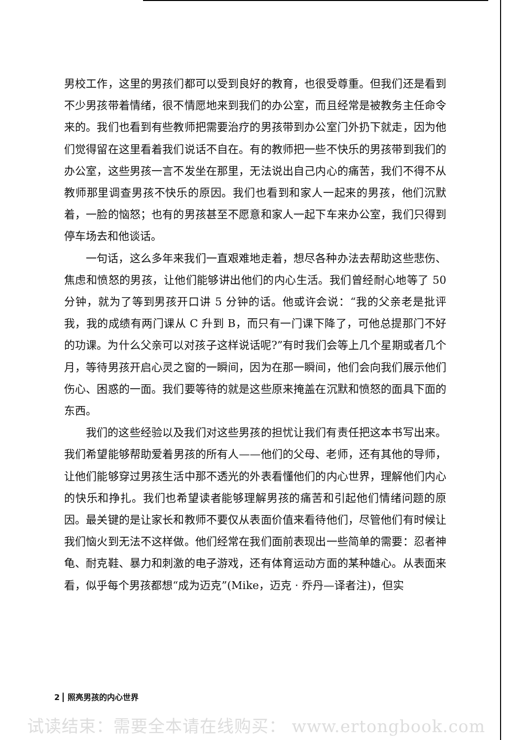男校工作，这里的男孩们都可以受到良好的教育，也很受尊重。但我们还是看到不少男孩带着情绪，很不情愿地来到我们的办公室，而且经常是被教务主任命令来的。我们也看到有些教师把需要治疗的男孩带到办公室门外扔下就走，因为他们觉得留在这里看着我们说话不自在。有的教师把一些不快乐的男孩带到我们的办公室，这些男孩一言不发坐在那里，无法说出自己内心的痛苦，我们不得不从教师那里调查男孩不快乐的原因。我们也看到和家人一起来的男孩，他们沉默着，一脸的恼怒；也有的男孩甚至不愿意和家人一起下车来办公室，我们只得到停车场去和他谈话。
一句话，这么多年来我们一直艰难地走着，想尽各种办法去帮助这些悲伤、焦虑和愤怒的男孩，让他们能够讲出他们的内心生活。我们曾经耐心地等了 50 分钟，就为了等到男孩开口讲 5 分钟的话。他或许会说：“我的父亲老是批评我，我的成绩有两门课从 C 升到 B，而只有一门课下降了，可他总提那门不好的功课。为什么父亲可以对孩子这样说话呢?”有时我们会等上几个星期或者几个月，等待男孩开启心灵之窗的一瞬间，因为在那一瞬间，他们会向我们展示他们伤心、困惑的一面。我们要等待的就是这些原来掩盖在沉默和愤怒的面具下面的东西。
我们的这些经验以及我们对这些男孩的担忧让我们有责任把这本书写出来。我们希望能够帮助爱着男孩的所有人——他们的父母、老师，还有其他的导师，让他们能够穿过男孩生活中那不透光的外表看懂他们的内心世界，理解他们内心的快乐和挣扎。我们也希望读者能够理解男孩的痛苦和引起他们情绪问题的原因。最关键的是让家长和教师不要仅从表面价值来看待他们，尽管他们有时候让我们恼火到无法不这样做。他们经常在我们面前表现出一些简单的需要：忍者神龟、耐克鞋、暴力和刺激的电子游戏，还有体育运动方面的某种雄心。从表面来看，似乎每个男孩都想“成为迈克”(Mike，迈克 · 乔丹—译者注)，但实
2 照亮男孩的内心世界
试读结束：需要全本请在线购买： www.ertongbook.com